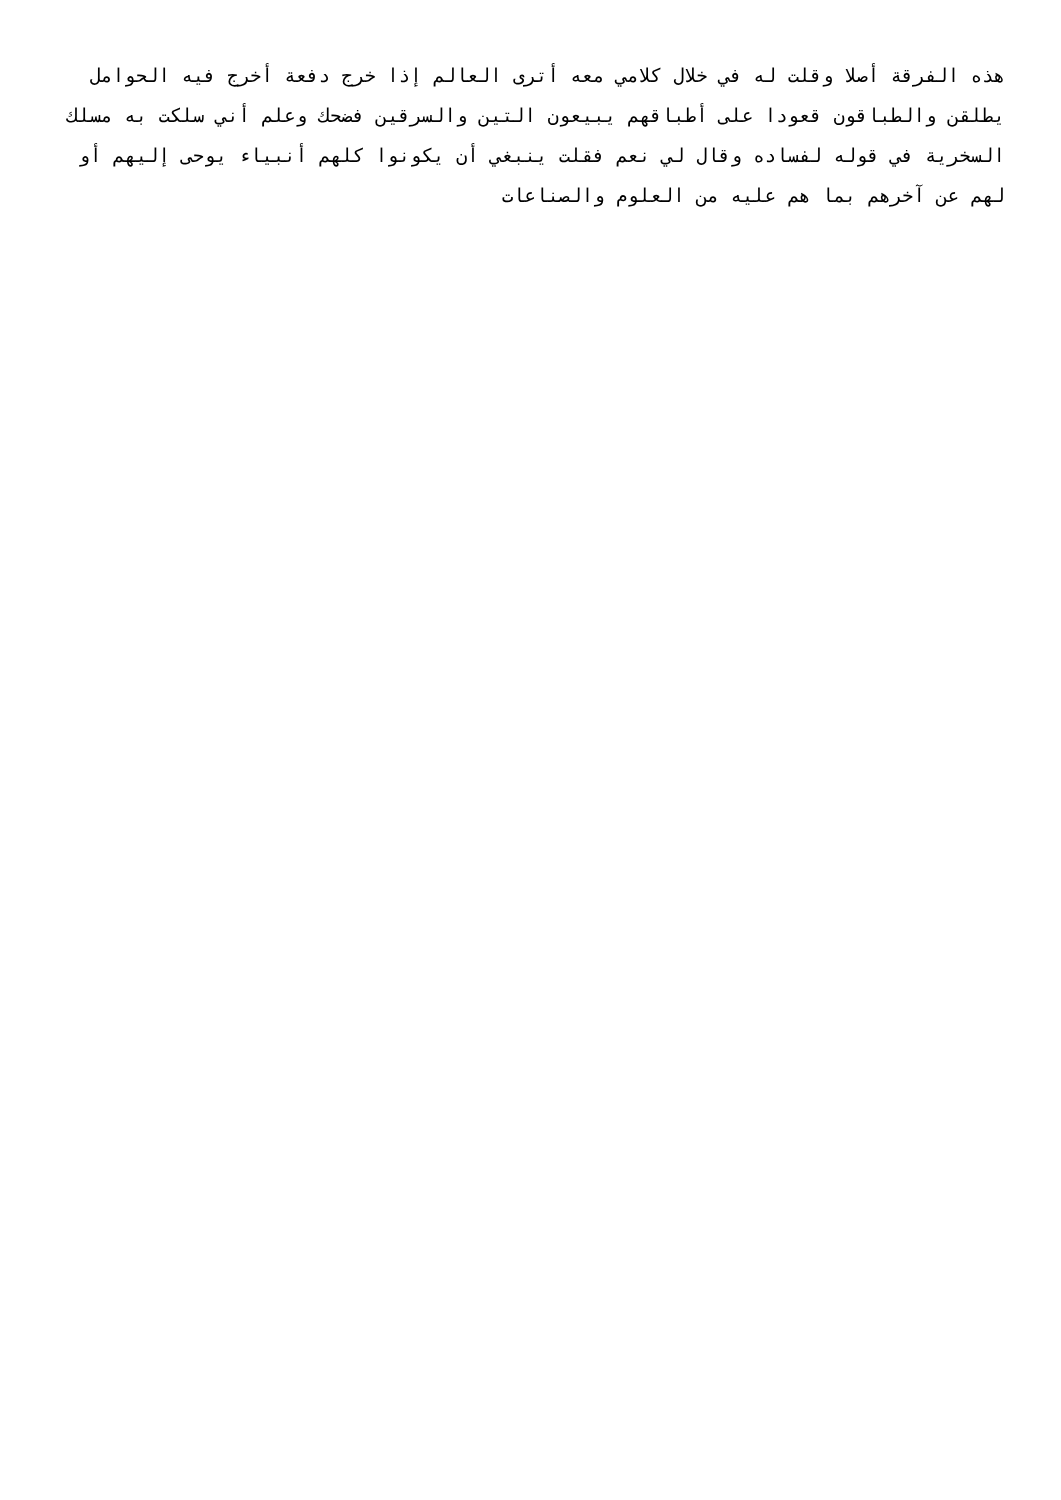هذه الفرقة أصلا وقلت له في خلال كلامي معه أترى العالم إذا خرج دفعة أخرج فيه الحوامل
يطلقن والطباقون قعودا على أطباقهم يبيعون التين والسرقين فضحك وعلم أني سلكت به مسلك
السخرية في قوله لفساده وقال لي نعم فقلت ينبغي أن يكونوا كلهم أنبياء يوحى إليهم أو
لهم عن آخرهم بما هم عليه من العلوم والصناعات